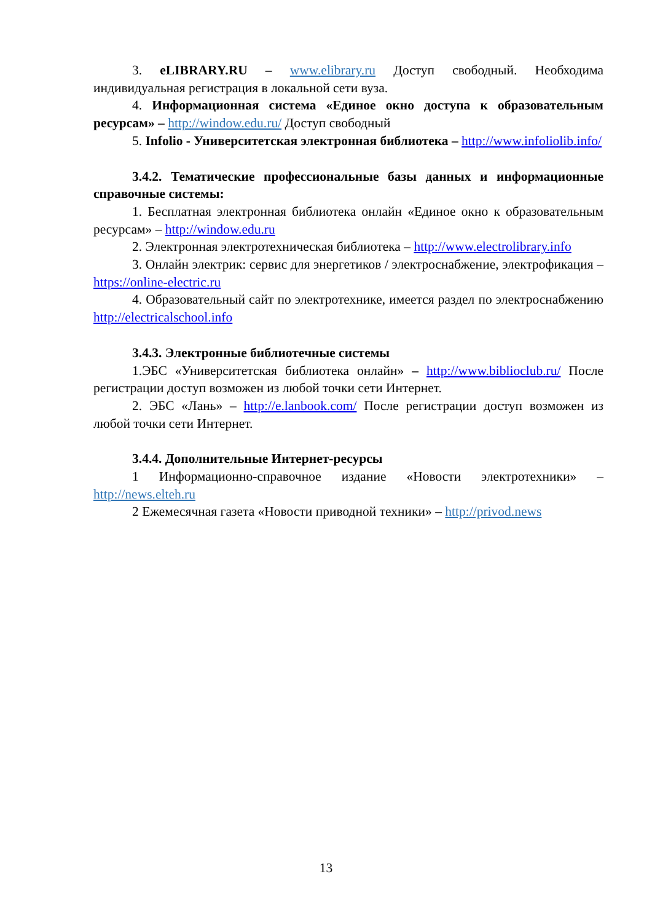3. eLIBRARY.RU – www.elibrary.ru Доступ свободный. Необходима индивидуальная регистрация в локальной сети вуза.
4. Информационная система «Единое окно доступа к образовательным ресурсам» – http://window.edu.ru/ Доступ свободный
5. Infolio - Университетская электронная библиотека – http://www.infoliolib.info/
3.4.2. Тематические профессиональные базы данных и информационные справочные системы:
1. Бесплатная электронная библиотека онлайн «Единое окно к образовательным ресурсам» – http://window.edu.ru
2. Электронная электротехническая библиотека – http://www.electrolibrary.info
3. Онлайн электрик: сервис для энергетиков / электроснабжение, электрофикация – https://online-electric.ru
4. Образовательный сайт по электротехнике, имеется раздел по электроснабжению http://electricalschool.info
3.4.3. Электронные библиотечные системы
1.ЭБС «Университетская библиотека онлайн» – http://www.biblioclub.ru/ После регистрации доступ возможен из любой точки сети Интернет.
2. ЭБС «Лань» – http://e.lanbook.com/ После регистрации доступ возможен из любой точки сети Интернет.
3.4.4. Дополнительные Интернет-ресурсы
1 Информационно-справочное издание «Новости электротехники» – http://news.elteh.ru
2 Ежемесячная газета «Новости приводной техники» – http://privod.news
13